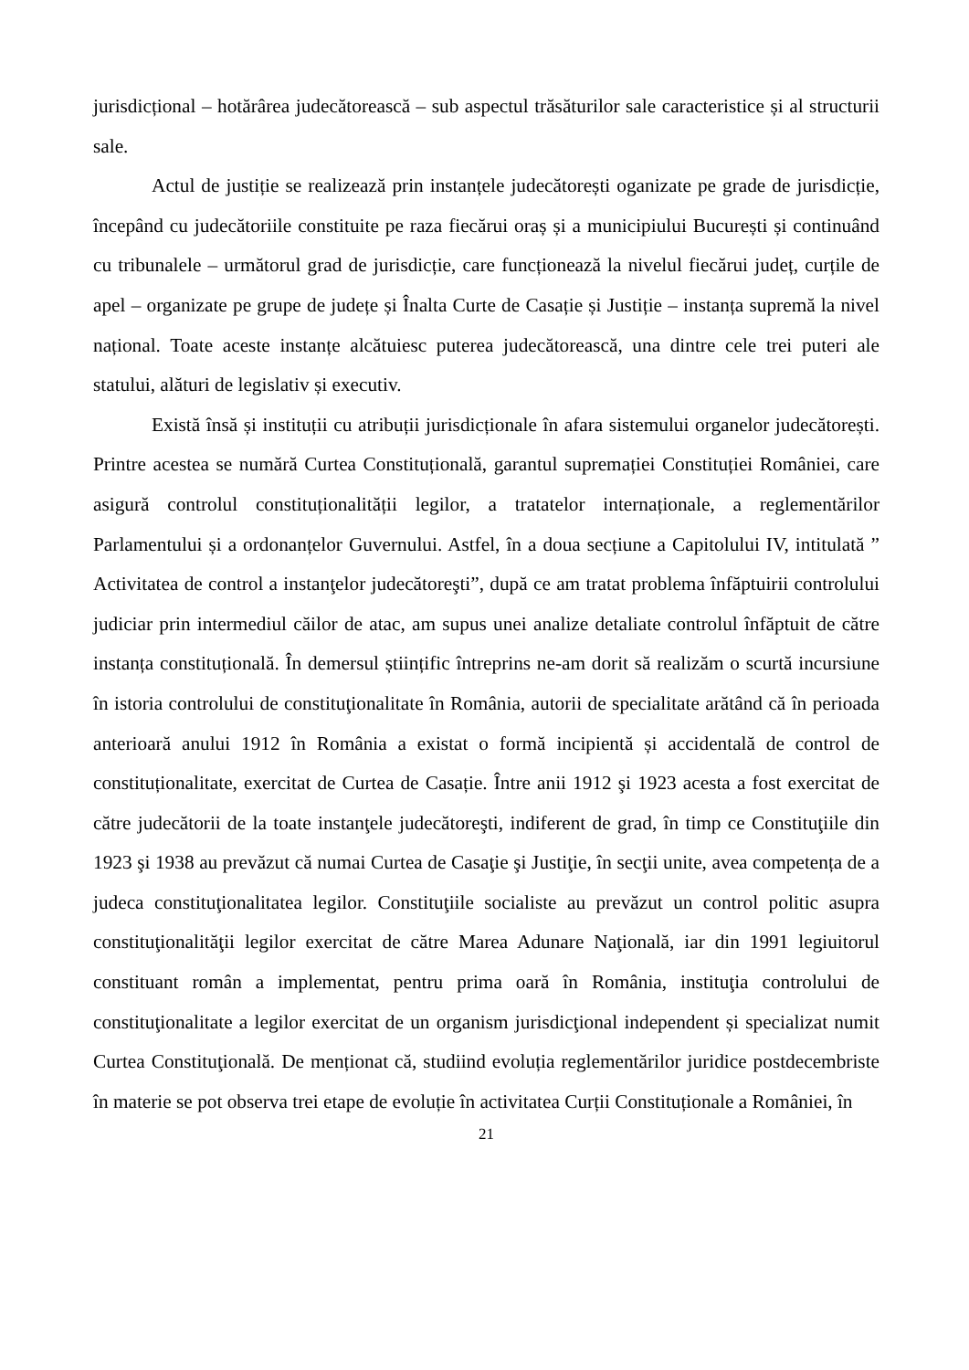jurisdicțional – hotărârea judecătorească – sub aspectul trăsăturilor sale caracteristice și al structurii sale.
Actul de justiție se realizează prin instanțele judecătorești oganizate pe grade de jurisdicție, începând cu judecătoriile constituite pe raza fiecărui oraș și a municipiului București și continuând cu tribunalele – următorul grad de jurisdicție, care funcționează la nivelul fiecărui județ, curțile de apel – organizate pe grupe de județe și Înalta Curte de Casație și Justiție – instanța supremă la nivel național. Toate aceste instanțe alcătuiesc puterea judecătorească, una dintre cele trei puteri ale statului, alături de legislativ și executiv.
Există însă și instituții cu atribuții jurisdicționale în afara sistemului organelor judecătorești. Printre acestea se numără Curtea Constituțională, garantul supremației Constituției României, care asigură controlul constituționalității legilor, a tratatelor internaționale, a reglementărilor Parlamentului și a ordonanțelor Guvernului. Astfel, în a doua secțiune a Capitolului IV, intitulată ” Activitatea de control a instanţelor judecătoreşti”, după ce am tratat problema înfăptuirii controlului judiciar prin intermediul căilor de atac, am supus unei analize detaliate controlul înfăptuit de către instanța constituțională. În demersul științific întreprins ne-am dorit să realizăm o scurtă incursiune în istoria controlului de constituţionalitate în România, autorii de specialitate arătând că în perioada anterioară anului 1912 în România a existat o formă incipientă și accidentală de control de constituționalitate, exercitat de Curtea de Casație. Între anii 1912 şi 1923 acesta a fost exercitat de către judecătorii de la toate instanţele judecătoreşti, indiferent de grad, în timp ce Constituţiile din 1923 şi 1938 au prevăzut că numai Curtea de Casaţie şi Justiţie, în secţii unite, avea competența de a judeca constituţionalitatea legilor. Constituţiile socialiste au prevăzut un control politic asupra constituţionalităţii legilor exercitat de către Marea Adunare Naţională, iar din 1991 legiuitorul constituant român a implementat, pentru prima oară în România, instituţia controlului de constituţionalitate a legilor exercitat de un organism jurisdicţional independent și specializat numit Curtea Constituţională. De menționat că, studiind evoluția reglementărilor juridice postdecembriste în materie se pot observa trei etape de evoluție în activitatea Curții Constituționale a României, în
21